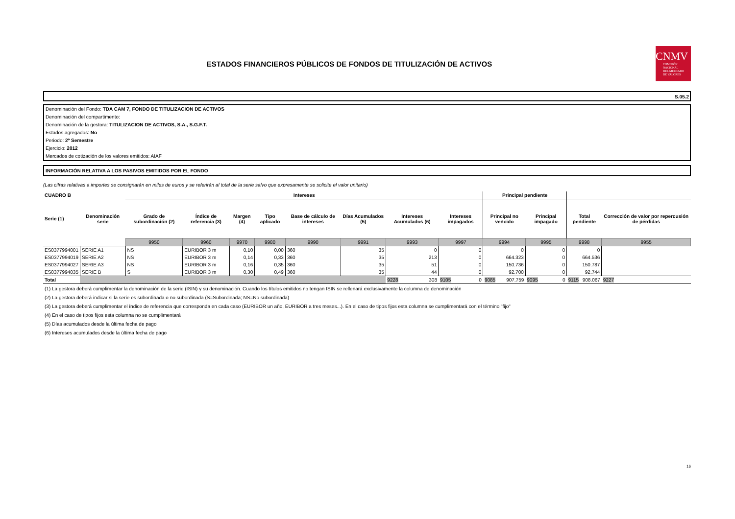ESTADOS FINANCIEROS PÚBLICOS DE FONDOS DE TITULIZACIÓN DE ACTIVOS
CNMV
COMISIÓN
NACIONAL
DEL MERCADO
DE VALORES
S.05.2
Denominación del Fondo: TDA CAM 7, FONDO DE TITULIZACION DE ACTIVOS
Denominación del compartimento:
Denominación de la gestora: TITULIZACION DE ACTIVOS, S.A., S.G.F.T.
Estados agregados: No
Periodo: 2º Semestre
Ejercicio: 2012
Mercados de cotización de los valores emitidos: AIAF
INFORMACIÓN RELATIVA A LOS PASIVOS EMITIDOS POR EL FONDO
(Las cifras relativas a importes se consignarán en miles de euros y se referirán al total de la serie salvo que expresamente se solicite el valor unitario)
| CUADRO B | | Intereses | | | | | | | | Principal pendiente | | | |
| --- | --- | --- | --- | --- | --- | --- | --- | --- | --- | --- | --- | --- | --- |
| Serie (1) | Denominación serie | Grado de subordinación (2) | Índice de referencia (3) | Margen (4) | Tipo aplicado | Base de cálculo de intereses | Días Acumulados (5) | Intereses Acumulados (6) | Intereses impagados | Principal no vencido | Principal impagado | Total pendiente | Corrección de valor por repercusión de pérdidas |
| | | 9950 | 9960 | 9970 | 9980 | 9990 | 9991 | 9993 | 9997 | 9994 | 9995 | 9998 | 9955 |
| ES0377994001 | SERIE A1 | NS | EURIBOR 3 m | 0,10 | 0,00 | 360 | 35 | 0 | 0 | 0 | 0 | 0 | |
| ES0377994019 | SERIE A2 | NS | EURIBOR 3 m | 0,14 | 0,33 | 360 | 35 | 213 | 0 | 664.323 | 0 | 664.536 | |
| ES0377994027 | SERIE A3 | NS | EURIBOR 3 m | 0,16 | 0,35 | 360 | 35 | 51 | 0 | 150.736 | 0 | 150.787 | |
| ES0377994035 | SERIE B | S | EURIBOR 3 m | 0,30 | 0,49 | 360 | 35 | 44 | 0 | 92.700 | 0 | 92.744 | |
| Total | | | | | | | | 9228 308 | 9105 0 | 9085 907.759 | 9095 0 | 9115 908.067 | 9227 |
(1) La gestora deberá cumplimentar la denominación de la serie (ISIN) y su denominación. Cuando los títulos emitidos no tengan ISIN se rellenará exclusivamente la columna de denominación
(2) La gestora deberá indicar si la serie es subordinada o no subordinada (S=Subordinada; NS=No subordinada)
(3) La gestora deberá cumplimentar el índice de referencia que corresponda en cada caso (EURIBOR un año, EURIBOR a tres meses...). En el caso de tipos fijos esta columna se cumplimentará con el término "fijo"
(4) En el caso de tipos fijos esta columna no se cumplimentará
(5) Días acumulados desde la última fecha de pago
(6) Intereses acumulados desde la última fecha de pago
16